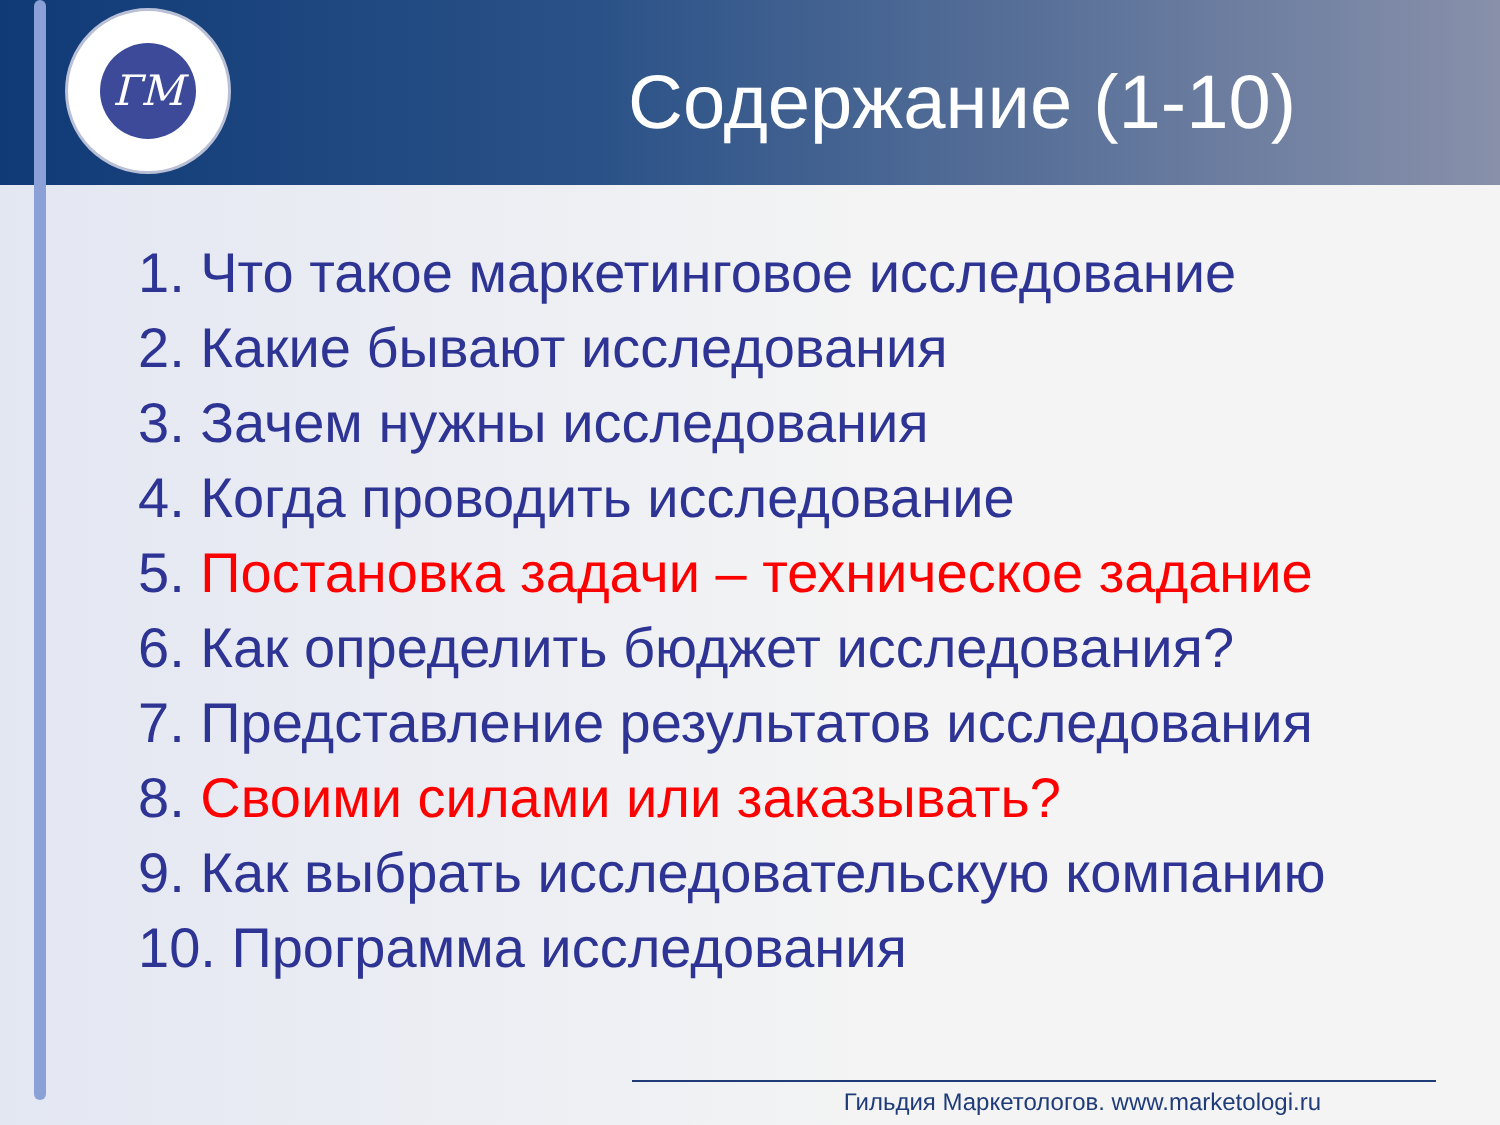ГМ
Содержание (1-10)
1. Что такое маркетинговое исследование
2. Какие бывают исследования
3. Зачем нужны исследования
4. Когда проводить исследование
5. Постановка задачи – техническое задание
6. Как определить бюджет исследования?
7. Представление результатов исследования
8. Своими силами или заказывать?
9. Как выбрать исследовательскую компанию
10. Программа исследования
Гильдия Маркетологов. www.marketologi.ru